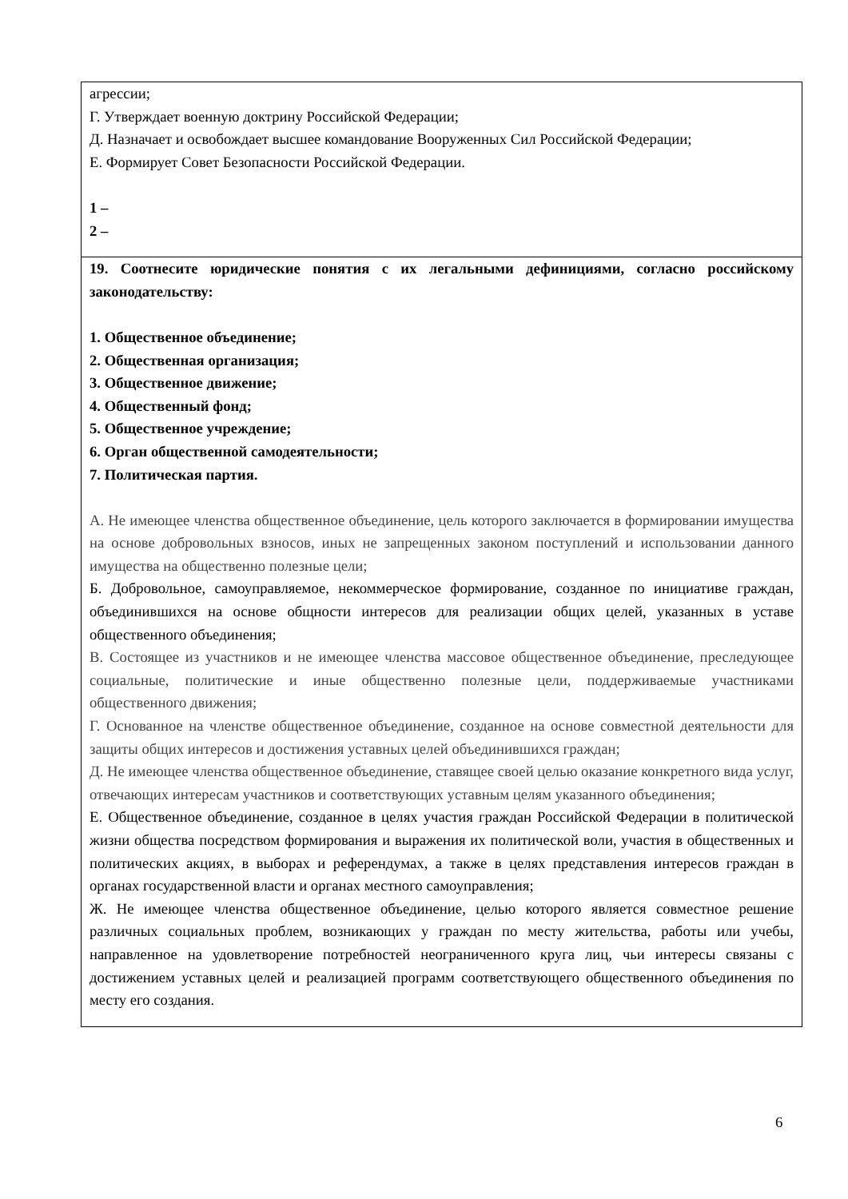| агрессии; Г. Утверждает военную доктрину Российской Федерации; Д. Назначает и освобождает высшее командование Вооруженных Сил Российской Федерации; Е. Формирует Совет Безопасности Российской Федерации. 1 – 2 – |
| 19. Соотнесите юридические понятия с их легальными дефинициями, согласно российскому законодательству: 1. Общественное объединение; 2. Общественная организация; 3. Общественное движение; 4. Общественный фонд; 5. Общественное учреждение; 6. Орган общественной самодеятельности; 7. Политическая партия. А. Не имеющее членства общественное объединение, цель которого заключается в формировании имущества на основе добровольных взносов, иных не запрещенных законом поступлений и использовании данного имущества на общественно полезные цели; Б. Добровольное, самоуправляемое, некоммерческое формирование, созданное по инициативе граждан, объединившихся на основе общности интересов для реализации общих целей, указанных в уставе общественного объединения; В. Состоящее из участников и не имеющее членства массовое общественное объединение, преследующее социальные, политические и иные общественно полезные цели, поддерживаемые участниками общественного движения; Г. Основанное на членстве общественное объединение, созданное на основе совместной деятельности для защиты общих интересов и достижения уставных целей объединившихся граждан; Д. Не имеющее членства общественное объединение, ставящее своей целью оказание конкретного вида услуг, отвечающих интересам участников и соответствующих уставным целям указанного объединения; Е. Общественное объединение, созданное в целях участия граждан Российской Федерации в политической жизни общества посредством формирования и выражения их политической воли, участия в общественных и политических акциях, в выборах и референдумах, а также в целях представления интересов граждан в органах государственной власти и органах местного самоуправления; Ж. Не имеющее членства общественное объединение, целью которого является совместное решение различных социальных проблем, возникающих у граждан по месту жительства, работы или учебы, направленное на удовлетворение потребностей неограниченного круга лиц, чьи интересы связаны с достижением уставных целей и реализацией программ соответствующего общественного объединения по месту его создания. |
6